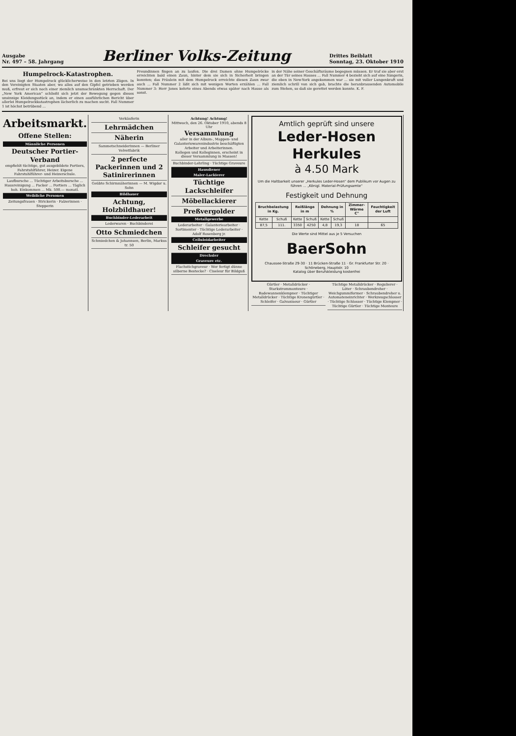Ausgabe
Nr. 497 – 58. Jahrgang
Berliner Volks-Zeitung
Drittes Beiblatt
Sonntag, 23. Oktober 1910
Humpelrock-Katastrophen.
Bei uns liegt der Humpelrock glücklicherweise in den letzten Zügen. In den Vereinigten Staaten aber, wo alles auf den Gipfel getrieben werden muß, erfreut er sich noch einer ziemlich unumschränkten Herrschaft. Der „New York American“ schließt sich jetzt der Bewegung gegen dieses unsinnige Kleidungsstück an, indem er einen ausführlichen Bericht über allerlei Humpelrockkatastrophen lächerlich zu machen sucht. Fall Nummer 1 ist höchst betrübend ...
Freundinnen fingen an zu laufen. Die drei Damen ohne Humpelröcke erreichten bald einen Zaun, hinter dem sie sich in Sicherheit bringen konnten; das Fräulein mit dem Humpelrock erreichte diesen Zaun zwar auch ... Fall Nummer 2 läßt sich mit wenigen Worten erzählen ... Fall Nummer 3: Herr Jones kehrte eines Abends etwas später nach Hause als sonst.
in der Nähe seiner Geschäftsräume begegnen müssen. Er traf sie aber erst an der Tür seines Hauses ... Fall Nummer 4 bezieht sich auf eine Sängerin, die eben in New-York angekommen war ... sie mit voller Lungenkraft und ziemlich schrill von sich gab, brachte die heranbrausenden Automobile zum Stehen, so daß sie gerettet werden konnte. K. F.
Arbeitsmarkt.
Offene Stellen:
Männliche Personen
Deutscher Portier-Verband
empfiehlt tüchtige, gut ausgebildete Portiers, Fahrstuhlführer, Heizer. Eigene Fahrstuhlführer- und Heizerschule.
Laufbursche ... Tüchtiger Arbeitsbursche ... Hausreinigung ... Packer ... Portiers ... Täglich hoh. Einkommen ... Mk. 500.— monatl.
Weibliche Personen
Zeitungsfrauen · Strickerin · Falzerinnen · Stepperin
Verkäuferin
Lehrmädchen
Näherin
Sammetschneiderinnen — Berliner Velvetfabrik
2 perfecte Packerinnen und 2 Satinirerinnen
Geübte Schirmnäherinnen — M. Wigdor u. Sohn
Bildhauer
Achtung, Holzbildhauer!
Buchbinder-Lederarbeit
Lederwaren · Buchbinderei
Otto Schmiedchen
Schmiedchen & Johannsen, Berlin, Markus tr. 50
Achtung! Achtung!
Mittwoch, den 26. Oktober 1910, abends 8 Uhr
Versammlung
aller in der Album-, Mappen- und Galanteriewarenindustrie beschäftigten Arbeiter und Arbeiterinnen.
Kollegen und Kolleginnen, erscheint in dieser Versammlung in Massen!
Buchbinder-Lehrling · Tüchtige Graveure
Hausdiener
Maler-Lackierer
Tüchtige Lackschleifer
Möbellackierer
Preßvergolder
Metallgewerbe
Lederarbeiter · Galanteriearbeiter · Sortimenter · Tüchtige Lederarbeiter · Adolf Rosenberg jr.
Celluloidarbeiter
Schleifer gesucht
Drechsler
Graveure etc.
Flachstichgraveur · Wer fertigt dünne silberne Bestecke? · Ciseleur für Bildguß
Amtlich geprüft sind unsere
Leder-Hosen Herkules
à 4.50 Mark
Um die Haltbarkeit unserer „Herkules Leder-Hosen“ dem Publikum vor Augen zu führen ... „Königl. Material-Prüfungsamte“
Festigkeit und Dehnung
| Bruchbelastung in Kg. | | Reißlänge in m | | Dehnung in % | | Zimmer-Wärme C° | Feuchtigkeit der Luft |
| --- | --- | --- | --- | --- | --- | --- | --- |
| Kette | Schuß | Kette | Schuß | Kette | Schuß | | |
| 87,5 | 111. | 3350 | 4250 | 4,8 | 19,3 | 18 | 65 |
Die Werte sind Mittel aus je 5 Versuchen
BaerSohn
Chaussee-Straße 29-30 · 11 Brücken-Straße 11 · Gr. Frankfurter Str. 20 · Schöneberg, Hauptstr. 10
Katalog über Berufskleidung kostenfrei
Gürtler · Metalldrücker · Starkstrommonteure · Badewannenklempner · Tüchtiger Metalldrücker · Tüchtige Kronengürtler · Schleifer · Galvaniseur · Gürtler
Tüchtige Metalldrücker · Regulierer · Löter · Schraubendreher · Weichgummiformer · Schraubendreher u. Automateneinrichter · Werkzeugschlosser · Tüchtige Schlosser · Tüchtige Klempner · Tüchtige Gürtler · Tüchtige Monteure